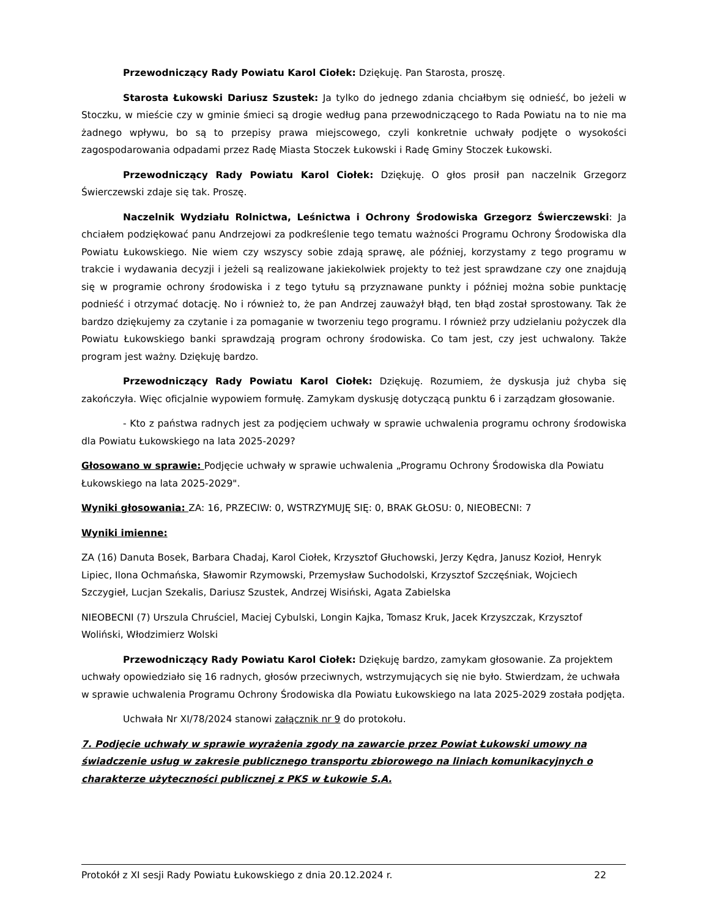Przewodniczący Rady Powiatu Karol Ciołek: Dziękuję. Pan Starosta, proszę.
Starosta Łukowski Dariusz Szustek: Ja tylko do jednego zdania chciałbym się odnieść, bo jeżeli w Stoczku, w mieście czy w gminie śmieci są drogie według pana przewodniczącego to Rada Powiatu na to nie ma żadnego wpływu, bo są to przepisy prawa miejscowego, czyli konkretnie uchwały podjęte o wysokości zagospodarowania odpadami przez Radę Miasta Stoczek Łukowski i Radę Gminy Stoczek Łukowski.
Przewodniczący Rady Powiatu Karol Ciołek: Dziękuję. O głos prosił pan naczelnik Grzegorz Świerczewski zdaje się tak. Proszę.
Naczelnik Wydziału Rolnictwa, Leśnictwa i Ochrony Środowiska Grzegorz Świerczewski: Ja chciałem podziękować panu Andrzejowi za podkreślenie tego tematu ważności Programu Ochrony Środowiska dla Powiatu Łukowskiego. Nie wiem czy wszyscy sobie zdają sprawę, ale później, korzystamy z tego programu w trakcie i wydawania decyzji i jeżeli są realizowane jakiekolwiek projekty to też jest sprawdzane czy one znajdują się w programie ochrony środowiska i z tego tytułu są przyznawane punkty i później można sobie punktację podnieść i otrzymać dotację. No i również to, że pan Andrzej zauważył błąd, ten błąd został sprostowany. Tak że bardzo dziękujemy za czytanie i za pomaganie w tworzeniu tego programu. I również przy udzielaniu pożyczek dla Powiatu Łukowskiego banki sprawdzają program ochrony środowiska. Co tam jest, czy jest uchwalony. Także program jest ważny. Dziękuję bardzo.
Przewodniczący Rady Powiatu Karol Ciołek: Dziękuję. Rozumiem, że dyskusja już chyba się zakończyła. Więc oficjalnie wypowiem formułę. Zamykam dyskusję dotyczącą punktu 6 i zarządzam głosowanie.
- Kto z państwa radnych jest za podjęciem uchwały w sprawie uchwalenia programu ochrony środowiska dla Powiatu Łukowskiego na lata 2025-2029?
Głosowano w sprawie: Podjęcie uchwały w sprawie uchwalenia „Programu Ochrony Środowiska dla Powiatu Łukowskiego na lata 2025-2029".
Wyniki głosowania: ZA: 16, PRZECIW: 0, WSTRZYMUJĘ SIĘ: 0, BRAK GŁOSU: 0, NIEOBECNI: 7
Wyniki imienne:
ZA (16) Danuta Bosek, Barbara Chadaj, Karol Ciołek, Krzysztof Głuchowski, Jerzy Kędra, Janusz Kozioł, Henryk Lipiec, Ilona Ochmańska, Sławomir Rzymowski, Przemysław Suchodolski, Krzysztof Szczęśniak, Wojciech Szczygieł, Lucjan Szekalis, Dariusz Szustek, Andrzej Wisiński, Agata Zabielska
NIEOBECNI (7) Urszula Chruściel, Maciej Cybulski, Longin Kajka, Tomasz Kruk, Jacek Krzyszczak, Krzysztof Woliński, Włodzimierz Wolski
Przewodniczący Rady Powiatu Karol Ciołek: Dziękuję bardzo, zamykam głosowanie. Za projektem uchwały opowiedziało się 16 radnych, głosów przeciwnych, wstrzymujących się nie było. Stwierdzam, że uchwała w sprawie uchwalenia Programu Ochrony Środowiska dla Powiatu Łukowskiego na lata 2025-2029 została podjęta.
Uchwała Nr XI/78/2024 stanowi załącznik nr 9 do protokołu.
7. Podjęcie uchwały w sprawie wyrażenia zgody na zawarcie przez Powiat Łukowski umowy na świadczenie usług w zakresie publicznego transportu zbiorowego na liniach komunikacyjnych o charakterze użyteczności publicznej z PKS w Łukowie S.A.
Protokół z XI sesji Rady Powiatu Łukowskiego z dnia 20.12.2024 r. 22